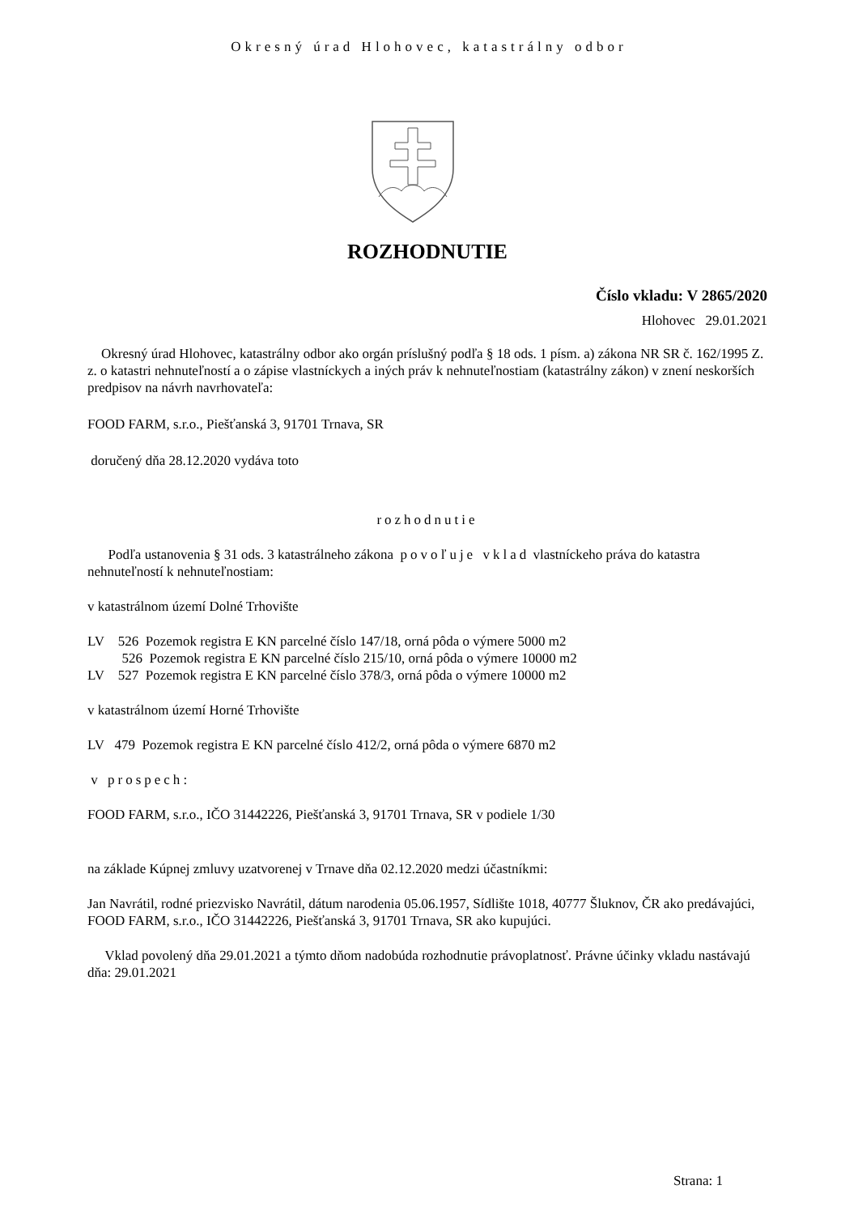Okresný úrad Hlohovec, katastrálny odbor
ROZHODNUTIE
Číslo vkladu: V 2865/2020
Hlohovec 29.01.2021
Okresný úrad Hlohovec, katastrálny odbor ako orgán príslušný podľa § 18 ods. 1 písm. a) zákona NR SR č. 162/1995 Z. z. o katastri nehnuteľností a o zápise vlastníckych a iných práv k nehnuteľnostiam (katastrálny zákon) v znení neskorších predpisov na návrh navrhovateľa:
FOOD FARM, s.r.o., Piešťanská 3, 91701 Trnava, SR
doručený dňa 28.12.2020 vydáva toto
rozhodnutie
Podľa ustanovenia § 31 ods. 3 katastrálneho zákona povoľuje vklad vlastníckeho práva do katastra nehnuteľností k nehnuteľnostiam:
v katastrálnom území Dolné Trhovište
LV 526 Pozemok registra E KN parcelné číslo 147/18, orná pôda o výmere 5000 m2
526 Pozemok registra E KN parcelné číslo 215/10, orná pôda o výmere 10000 m2
LV 527 Pozemok registra E KN parcelné číslo 378/3, orná pôda o výmere 10000 m2
v katastrálnom území Horné Trhovište
LV 479 Pozemok registra E KN parcelné číslo 412/2, orná pôda o výmere 6870 m2
v prospech:
FOOD FARM, s.r.o., IČO 31442226, Piešťanská 3, 91701 Trnava, SR v podiele 1/30
na základe Kúpnej zmluvy uzatvorenej v Trnave dňa 02.12.2020 medzi účastníkmi:
Jan Navrátil, rodné priezvisko Navrátil, dátum narodenia 05.06.1957, Sídlište 1018, 40777 Šluknov, ČR ako predávajúci,
FOOD FARM, s.r.o., IČO 31442226, Piešťanská 3, 91701 Trnava, SR ako kupujúci.
Vklad povolený dňa 29.01.2021 a týmto dňom nadobúda rozhodnutie právoplatnosť. Právne účinky vkladu nastávajú dňa: 29.01.2021
Strana: 1